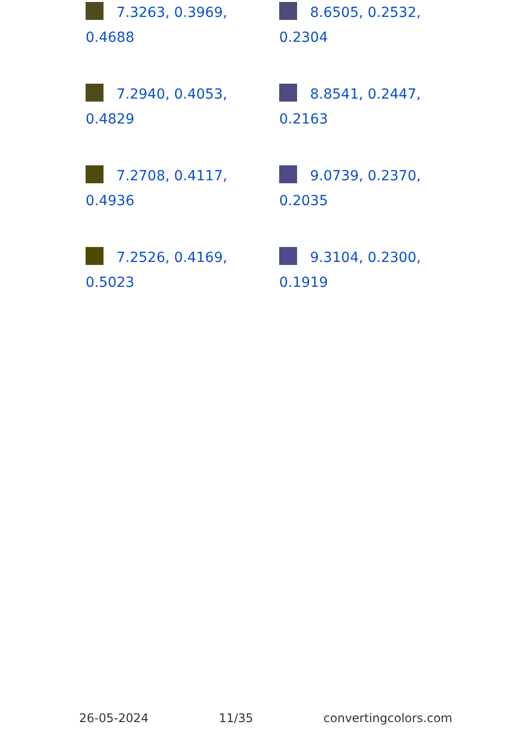7.3263, 0.3969, 0.4688
8.6505, 0.2532, 0.2304
7.2940, 0.4053, 0.4829
8.8541, 0.2447, 0.2163
7.2708, 0.4117, 0.4936
9.0739, 0.2370, 0.2035
7.2526, 0.4169, 0.5023
9.3104, 0.2300, 0.1919
26-05-2024 11/35 convertingcolors.com